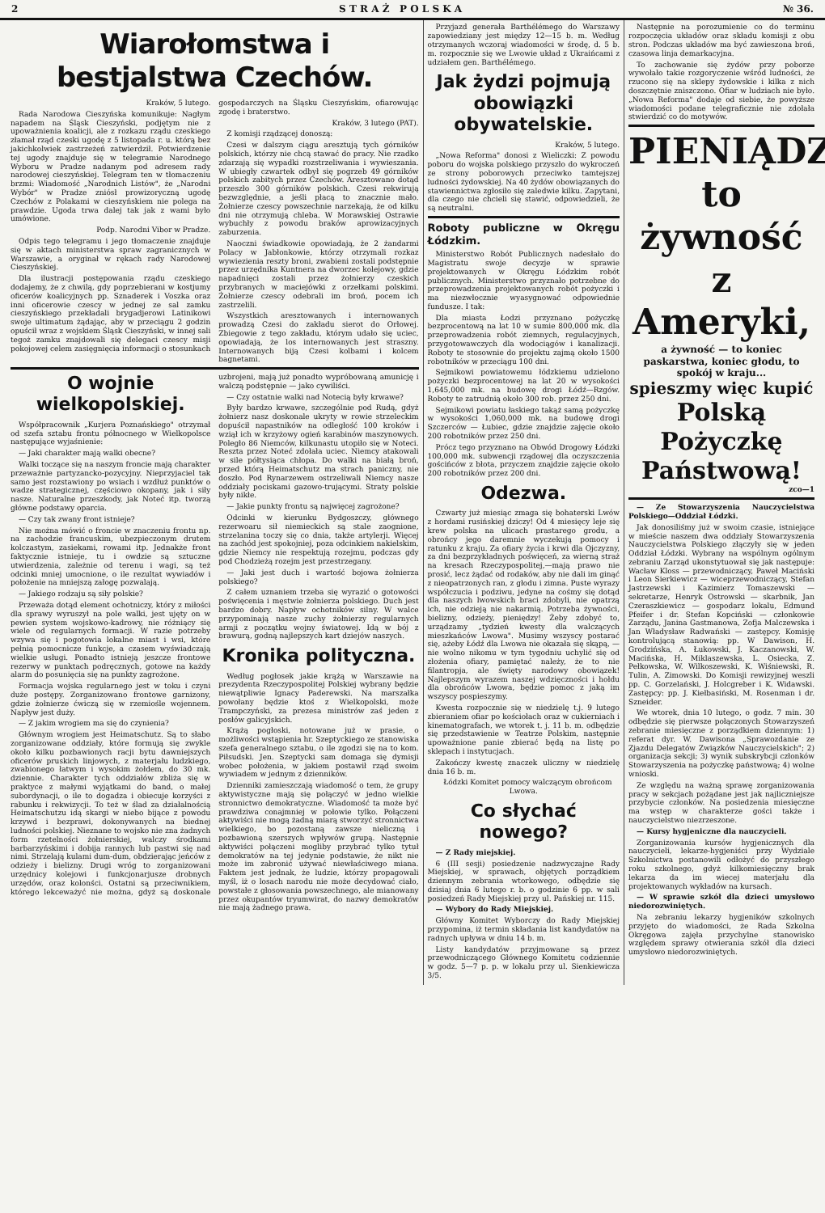2 S T R A Ż P O L S K A № 36.
Wiarołomstwa i bestjalstwa Czechów.
Kraków, 5 lutego.
Rada Narodowa Cieszyńska komunikuje: Nagłym napadem na Śląsk Cieszyński, podjętym nie z upoważnienia koalicji, ale z rozkazu rządu czeskiego złamał rząd czeski ugodę z 5 listopada r. u. którą bez jakichkolwiek zastrzeżeń zatwierdził. Potwierdzenie tej ugody znajduje się w telegramie Narodnego Wyboru w Pradze nadanym pod adresem rady narodowej cieszyńskiej. Telegram ten w tłomaczeniu brzmi: Wiadomość „Narodnich Listów", że „Narodni Wybór" w Pradze zniósł prowizoryczną ugodę Czechów z Polakami w cieszyńskiem nie polega na prawdzie. Ugoda trwa dalej tak jak z wami było umówione.
Podp. Narodni Vibor w Pradze.
Odpis tego telegramu i jego tłomaczenie znajduje się w aktach ministerstwa spraw zagranicznych w Warszawie, a oryginał w rękach rady Narodowej Cieszyńskiej.
Dla ilustracji postępowania rządu czeskiego dodajemy, że z chwilą, gdy poprzebierani w kostjumy oficerów koalicyjnych pp. Sznaderek i Voszka oraz inni oficerowie czescy w jednej ze sal zamku cieszyńskiego przekładali brygadjerowi Latinikowi swoje ultimatum żądając, aby w przeciągu 2 godzin opuścił wraz z wojskiem Śląsk Cieszyński, w innej sali tegoż zamku znajdowali się delegaci czescy misji pokojowej celem zasięgnięcia informacji o stosunkach gospodarczych na Śląsku Cieszyńskim, ofiarowując zgodę i braterstwo.
Kraków, 3 lutego (PAT).
Z komisji rządzącej donoszą:
Czesi w dalszym ciągu aresztują tych górników polskich, którzy nie chcą stawać do pracy. Nie rzadko zdarzają się wypadki rozstrzeliwania i wywieszania. W ubiegły czwartek odbył się pogrzeb 49 górników polskich zabitych przez Czechów. Aresztowano dotąd przeszło 300 górników polskich. Czesi rekwirują bezwzględnie, a jeśli płacą to znacznie mało. Żołnierze czescy powszechnie narzekają, że od kilku dni nie otrzymują chleba. W Morawskiej Ostrawie wybuchły z powodu braków aprowizacyjnych zaburzenia.
Naoczni świadkowie opowiadają, że 2 żandarmi Polacy w Jabłonkowie, którzy otrzymali rozkaz wywiezienia reszty broni, zwabieni zostali podstępnie przez urzędnika Kuntnera na dworzec kolejowy, gdzie napadnięci zostali przez żołnierzy czeskich przybranych w maciejówki z orzełkami polskimi. Żołnierze czescy odebrali im broń, pocem ich zastrzelili.
Wszystkich aresztowanych i internowanych prowadzą Czesi do zakładu sierot do Orłowej. Zbiegowie z tego zakładu, którym udało się uciec, opowiadają, że los internowanych jest straszny. Internowanych biją Czesi kolbami i kolcem bagnetami.
O wojnie wielkopolskiej.
Współpracownik „Kurjera Poznańskiego" otrzymał od szefa sztabu frontu północnego w Wielkopolsce następujące wyjaśnienie:
— Jaki charakter mają walki obecne?
Walki toczące się na naszym froncie mają charakter przeważnie partyzancko-pozycyjny. Nieprzyjaciel tak samo jest rozstawiony po wsiach i wzdłuż punktów o wadze strategicznej, częściowo okopany, jak i siły nasze. Naturalne przeszkody, jak Noteć itp. tworzą główne podstawy oparcia.
— Czy tak zwany front istnieje?
Nie można mówić o froncie w znaczeniu frontu np. na zachodzie francuskim, ubezpieczonym drutem kolczastym, zasiekami, rowami itp. Jednakże front faktycznie istnieje, tu i owdzie są sztuczne utwierdzenia, zależnie od terenu i wagi, są też odcinki mniej umocnione, o ile rezultat wywiadów i położenie na mniejszą załogę pozwalają.
— Jakiego rodzaju są siły polskie?
Przeważa dotąd element ochotniczy, który z miłości dla sprawy wyruszył na pole walki, jest ujęty on w pewien system wojskowo-kadrowy, nie różniący się wiele od regularnych formacji. W razie potrzeby wzywa się i pogotowia lokalne miast i wsi, które pełnią pomocnicze funkcje, a czasem wyświadczają wielkie usługi. Ponadto istnieją jeszcze frontowe rezerwy w punktach podręcznych, gotowe na każdy alarm do posunięcia się na punkty zagrożone.
Formacja wojska regularnego jest w toku i czyni duże postępy. Zorganizowano frontowe garnizony, gdzie żołnierze ćwiczą się w rzemiośle wojennem. Napływ jest duży.
— Z jakim wrogiem ma się do czynienia?
Głównym wrogiem jest Heimatschutz. Są to słabo zorganizowane oddziały, które formują się zwykle około kilku pozbawionych racji bytu dawniejszych oficerów pruskich linjowych, z materjału ludzkiego, zwabionego łatwym i wysokim żołdem, do 30 mk. dziennie. Charakter tych oddziałów zbliża się w praktyce z małymi wyjątkami do band, o małej subordynacji, o ile to dogadza i obiecuje korzyści z rabunku i rekwizycji. To też w ślad za działalnością Heimatschutzu idą skargi w niebo bijące z powodu krzywd i bezprawi, dokonywanych na biednej ludności polskiej. Nieznane to wojsko nie zna żadnych form rzetelności żołnierskiej, walczy środkami barbarzyńskimi i dobija rannych lub pastwi się nad nimi. Strzelają kulami dum-dum, obdzierając jeńców z odzieży i bielizny. Drugi wróg to zorganizowani urzędnicy kolejowi i funkcjonarjusze drobnych urzędów, oraz kolonści. Ostatni są przeciwnikiem, którego lekceważyć nie można, gdyż są doskonale uzbrojeni, mają już ponadto wypróbowaną amunicję i walczą podstępnie — jako cywiliści.
— Czy ostatnie walki nad Notecią były krwawe?
Były bardzo krwawe, szczególnie pod Rudą, gdyż żołnierz nasz doskonale ukryty w rowie strzeleckim dopuścił napastników na odległość 100 kroków i wziął ich w krzyżowy ogień karabinów maszynowych. Poległo 86 Niemców, kilkunastu utopiło się w Noteci. Reszta przez Noteć zdołała uciec. Niemcy atakowali w sile półtysiąca chłopa. Do walki na białą broń, przed którą Heimatschutz ma strach paniczny, nie doszło. Pod Rynarzewem ostrzeliwali Niemcy nasze oddziały pociskami gazowo-trującymi. Straty polskie były nikłe.
— Jakie punkty frontu są najwięcej zagrożone?
Odcinki w kierunku Bydgoszczy, głównego rezerwoaru sił niemieckich są stale zaognione, strzelanina toczy się co dnia, także artylerji. Więcej na zachód jest spokojniej, poza odcinkiem nakielskim, gdzie Niemcy nie respektują rozejmu, podczas gdy pod Chodzieżą rozejm jest przestrzegany.
— Jaki jest duch i wartość bojowa żołnierza polskiego?
Z całem uznaniem trzeba się wyrazić o gotowości poświęcenia i męstwie żołnierza polskiego. Duch jest bardzo dobry. Napływ ochotników silny. W walce przypominają nasze zuchy żołnierzy regularnych armji z początku wojny światowej. Idą w bój z brawurą, godną najlepszych kart dziejów naszych.
Kronika polityczna.
Według pogłosek jakie krążą w Warszawie na prezydenta Rzeczypospolitej Polskiej wybrany będzie niewątpliwie Ignacy Paderewski. Na marszałka powołany będzie ktoś z Wielkopolski, może Trampczyński, za prezesa ministrów zaś jeden z posłów galicyjskich.
Krążą pogłoski, notowane już w prasie, o możliwości wstąpienia hr. Szeptyckiego ze stanowiska szefa generalnego sztabu, o ile zgodzi się na to kom. Piłsudski. Jen. Szeptycki sam domaga się dymisji wobec położenia, w jakiem postawił rząd swoim wywiadem w jednym z dzienników.
Dzienniki zamieszczają wiadomość o tem, że grupy aktywistyczne mają się połączyć w jedno wielkie stronnictwo demokratyczne. Wiadomość ta może być prawdziwa conajmniej w połowie tylko. Połączeni aktywiści nie mogą żadną miarą stworzyć stronnictwa wielkiego, bo pozostaną zawsze nieliczną i pozbawioną szerszych wpływów grupą. Następnie aktywiści połączeni mogliby przybrać tylko tytuł demokratów na tej jedynie podstawie, że nikt nie może im zabronić używać niewłaściwego miana. Faktem jest jednak, że ludzie, którzy propagowali myśl, iż o losach narodu nie może decydować ciało, powstałe z głosowania powszechnego, ale mianowany przez okupantów tryumwirat, do nazwy demokratów nie mają żadnego prawa.
Przyjazd generała Barthélémego do Warszawy zapowiedziany jest między 12—15 b. m. Według otrzymanych wczoraj wiadomości w środę, d. 5 b. m. rozpocznie się we Lwowie układ z Ukraińcami z udziałem gen. Barthélémego.
Jak żydzi pojmują obowiązki obywatelskie.
Kraków, 5 lutego.
„Nowa Reforma" donosi z Wieliczki: Z powodu poboru do wojska polskiego przyszło do wykroczeń ze strony poborowych przeciwko tamtejszej ludności żydowskiej. Na 40 żydów obowiązanych do stawiennictwa zgłosiło się zaledwie kilku. Zapytani, dla czego nie chcieli się stawić, odpowiedzieli, że są neutralni.
Roboty publiczne w Okręgu Łódzkim.
Ministerstwo Robót Publicznych nadesłało do Magistratu swoje decyzje w sprawie projektowanych w Okręgu Łódzkim robót publicznych. Ministerstwo przyznało potrzebne do przeprowadzenia projektowanych robót pożyczki i ma niezwłocznie wyasygnować odpowiednie fundusze. I tak:
Dla miasta Łodzi przyznano pożyczkę bezprocentową na lat 10 w sumie 800,000 mk. dla przeprowadzenia robót ziemnych, regulacyjnych, przygotowawczych dla wodociągów i kanalizacji. Roboty te stosownie do projektu zajmą około 1500 robotników w przeciągu 100 dni.
Sejmikowi powiatowemu łódzkiemu udzielono pożyczki bezprocentowej na lat 20 w wysokości 1,645,000 mk. na budowę drogi Łódź—Rzgów. Roboty te zatrudnią około 300 rob. przez 250 dni.
Sejmikowi powiatu łaskiego takąż samą pożyczkę w wysokości 1,060,000 mk. na budowę drogi Szczerców — Łubiec, gdzie znajdzie zajęcie około 200 robotników przez 250 dni.
Prócz tego przyznano na Obwód Drogowy Łódzki 100,000 mk. subwencji rządowej dla oczyszczenia gościńców z błota, przyczem znajdzie zajęcie około 200 robotników przez 200 dni.
Odezwa.
Czwarty już miesiąc zmaga się bohaterski Lwów z hordami rusińskiej dziczy! Od 4 miesięcy leje się krew polska na ulicach prastarego grodu, a obrońcy jego daremnie wyczekują pomocy i ratunku z kraju. Za ofiary życia i krwi dla Ojczyzny, za dni bezprzykładnych poświęceń, za wierną straż na kresach Rzeczypospolitej,—mają prawo nie prosić, lecz żądać od rodaków, aby nie dali im ginąć z nieopatrzonych ran, z głodu i zimna. Puste wyrazy współczucia i podziwu, jedyne na cośmy się dotąd dla naszych lwowskich braci zdobyli, nie opatrzą ich, nie odzieją nie nakarmią. Potrzeba żywności, bielizny, odzieży, pieniędzy! Żeby zdobyć to, urządzamy „tydzień kwesty dla walczących mieszkańców Lwowa". Musimy wszyscy postarać się, ażeby Łódź dla Lwowa nie okazała się skąpą, — nie wolno nikomu w tym tygodniu uchylić się od złożenia ofiary, pamiętać należy, że to nie filantropja, ale święty narodowy obowiązek! Najlepszym wyrazem naszej wdzięczności i hołdu dla obrońców Lwowa, będzie pomoc z jaką im wszyscy pospieszymy.
Kwesta rozpocznie się w niedzielę t.j. 9 lutego zbieraniem ofiar po kościołach oraz w cukierniach i kinematografach, we wtorek t. j. 11 b. m. odbędzie się przedstawienie w Teatrze Polskim, następnie upoważnione panie zbierać będą na listę po sklepach i instytucjach.
Zakończy kwestę znaczek uliczny w niedzielę dnia 16 b. m.
Łódzki Komitet pomocy walczącym obrońcom Lwowa.
Co słychać nowego?
— Z Rady miejskiej.
6 (III sesji) posiedzenie nadzwyczajne Rady Miejskiej, w sprawach, objętych porządkiem dziennym zebrania wtorkowego, odbędzie się dzisiaj dnia 6 lutego r. b. o godzinie 6 pp. w sali posiedzeń Rady Miejskiej przy ul. Pańskiej nr. 115.
— Wybory do Rady Miejskiej.
Główny Komitet Wyborczy do Rady Miejskiej przypomina, iż termin składania list kandydatów na radnych upływa w dniu 14 b. m.
Listy kandydatów przyjmowane są przez przewodniczącego Głównego Komitetu codziennie w godz. 5—7 p. p. w lokalu przy ul. Sienkiewicza 3/5.
Następnie na porozumienie co do terminu rozpoczęcia układów oraz składu komisji z obu stron. Podczas układów ma być zawieszona broń, czasowa linja demarkacyjna.
To zachowanie się żydów przy poborze wywołało takie rozgoryczenie wśród ludności, że rzucono się na sklepy żydowskie i kilka z nich doszczętnie zniszczono. Ofiar w ludziach nie było. „Nowa Reforma" dodaje od siebie, że powyższe wiadomości podane telegraficznie nie zdołała stwierdzić co do motywów.
PIENIĄDZ
to żywność
z Ameryki,
a żywność — to koniec paskarstwa, koniec głodu, to spokój w kraju...
spieszmy więc kupić
Polską
Pożyczkę
Państwową!
zco—1
— Ze Stowarzyszenia Nauczycielstwa Polskiego—Oddział Łódzki.
Jak donosiliśmy już w swoim czasie, istniejące w mieście naszem dwa oddziały Stowarzyszenia Nauczycielstwa Polskiego złączyły się w jeden Oddział Łódzki. Wybrany na wspólnym ogólnym zebraniu Zarząd ukonstytuował się jak następuje: Wacław Kloss — przewodniczący, Paweł Maciński i Leon Sierkiewicz — wiceprzewodniczący, Stefan Jastrzewski i Kazimierz Tomaszewski — sekretarze, Henryk Ostrowski — skarbnik, Jan Czeraszkiewicz — gospodarz lokalu, Edmund Pfeifer i dr. Stefan Kopciński — członkowie Zarządu, Janina Gastmanowa, Zofja Malczewska i Jan Władysław Radwański — zastępcy. Komisję kontrolującą stanowią: pp. W Dawison, H. Grodzińska, A. Łukowski, J. Kaczanowski, W. Macińska, H. Miklaszewska, L. Osiecka, Z. Pełkowska, W. Wilkoszewski, K. Wiśniewski, R. Tulin, A. Zimowski. Do Komisji rewizyjnej weszli pp. C. Gorzelański, J. Holcgreber i K. Widawski. Zastępcy: pp. J. Kiełbasiński, M. Rosenman i dr. Szneider.
We wtorek, dnia 10 lutego, o godz. 7 min. 30 odbędzie się pierwsze połączonych Stowarzyszeń zebranie miesięczne z porządkiem dziennym: 1) referat dyr. W. Dawisona „Sprawozdanie ze Zjazdu Delegatów Związków Nauczycielskich"; 2) organizacja sekcji; 3) wynik subskrybcji członków Stowarzyszenia na pożyczkę państwową; 4) wolne wnioski.
Ze względu na ważną sprawę zorganizowania pracy w sekcjach pożądane jest jak najliczniejsze przybycie członków. Na posiedzenia miesięczne ma wstęp w charakterze gości także i nauczycielstwo niezrzeszone.
— Kursy hygjeniczne dla nauczycieli.
Zorganizowania kursów hygjenicznych dla nauczycieli, lekarze-hygjeniści przy Wydziale Szkolnictwa postanowili odłożyć do przyszłego roku szkolnego, gdyż kilkomiesięczny brak lekarza da im wiecej materjału dla projektowanych wykładów na kursach.
— W sprawie szkół dla dzieci umysłowo niedorozwiniętych.
Na zebraniu lekarzy hygjeników szkolnych przyjęto do wiadomości, że Rada Szkolna Okręgowa zajęła przychylne stanowisko względem sprawy otwierania szkół dla dzieci umysłowo niedorozwiniętych.